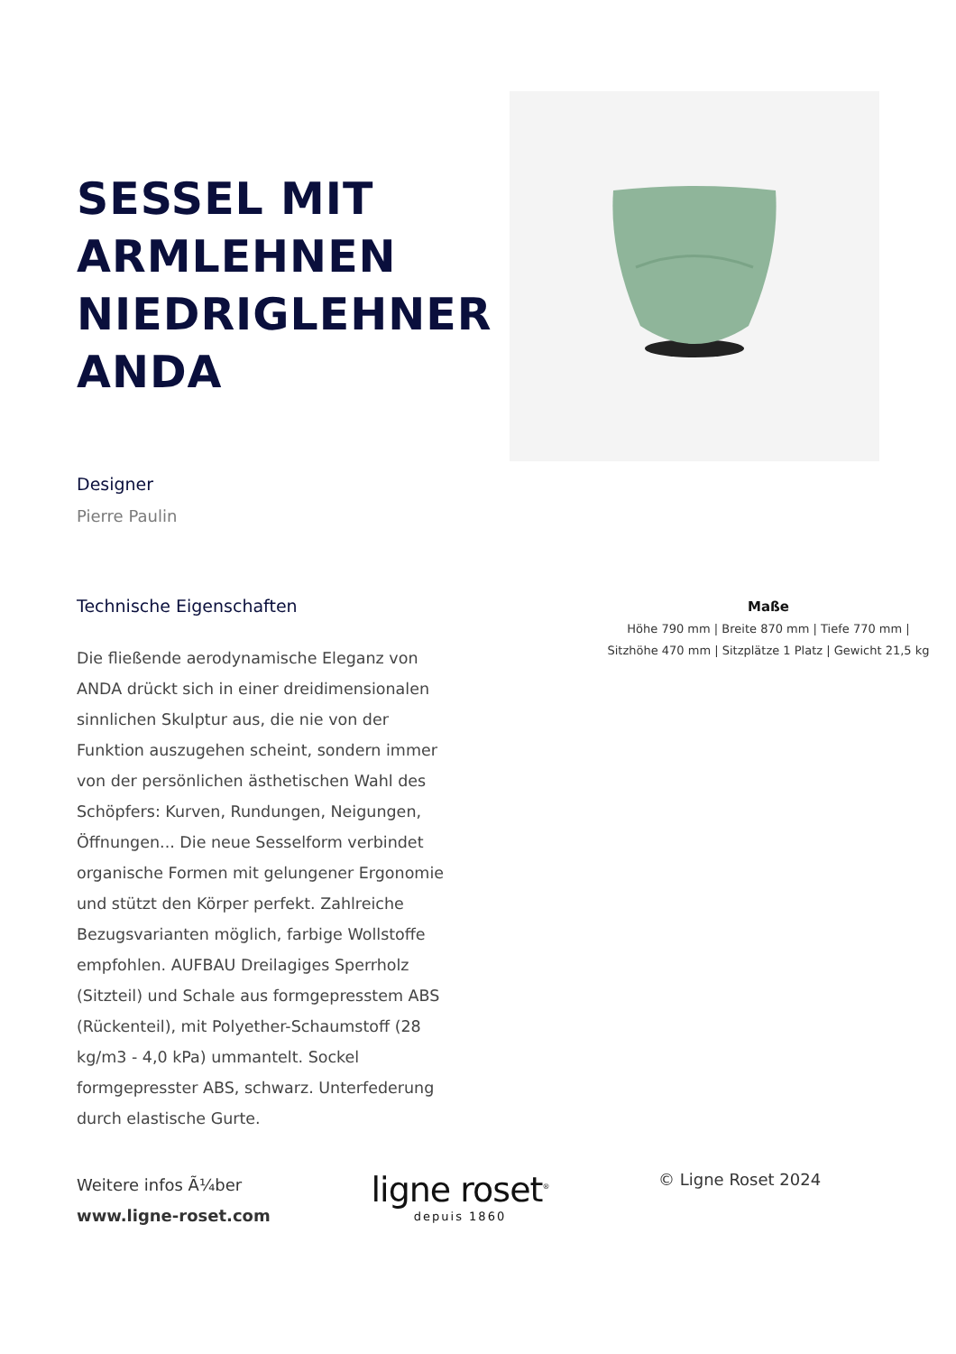SESSEL MIT ARMLEHNEN NIEDRIGLEHNER ANDA
Designer
Pierre Paulin
Technische Eigenschaften
Die fließende aerodynamische Eleganz von ANDA drückt sich in einer dreidimensionalen sinnlichen Skulptur aus, die nie von der Funktion auszugehen scheint, sondern immer von der persönlichen ästhetischen Wahl des Schöpfers: Kurven, Rundungen, Neigungen, Öffnungen... Die neue Sesselform verbindet organische Formen mit gelungener Ergonomie und stützt den Körper perfekt. Zahlreiche Bezugsvarianten möglich, farbige Wollstoffe empfohlen. AUFBAU Dreilagiges Sperrholz (Sitzteil) und Schale aus formgepresstem ABS (Rückenteil), mit Polyether-Schaumstoff (28 kg/m3 - 4,0 kPa) ummantelt. Sockel formgepresster ABS, schwarz. Unterfederung durch elastische Gurte.
Maße
Höhe 790 mm | Breite 870 mm | Tiefe 770 mm |
Sitzhöhe 470 mm | Sitzplätze 1 Platz | Gewicht 21,5 kg
Weitere infos Ã¼ber
www.ligne-roset.com
ligne roset<sup>®</sup>
depuis 1860
© Ligne Roset 2024